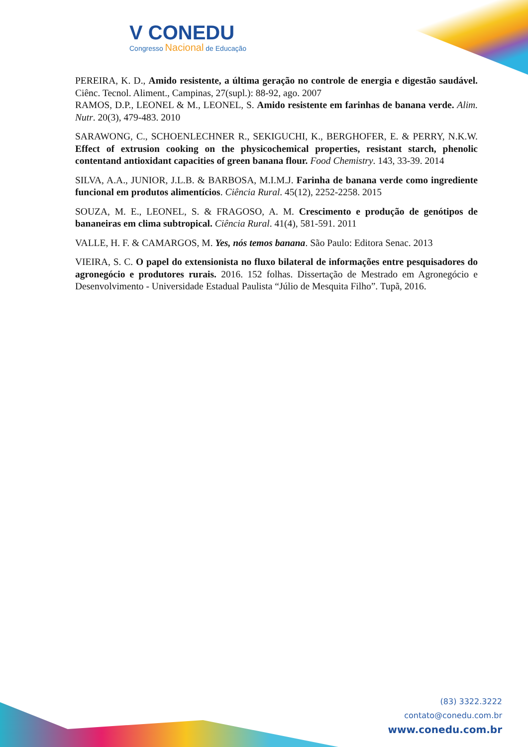V CONEDU
Congresso Nacional de Educação
PEREIRA, K. D., Amido resistente, a última geração no controle de energia e digestão saudável. Ciênc. Tecnol. Aliment., Campinas, 27(supl.): 88-92, ago. 2007
RAMOS, D.P., LEONEL & M., LEONEL, S. Amido resistente em farinhas de banana verde. Alim. Nutr. 20(3), 479-483. 2010
SARAWONG, C., SCHOENLECHNER R., SEKIGUCHI, K., BERGHOFER, E. & PERRY, N.K.W. Effect of extrusion cooking on the physicochemical properties, resistant starch, phenolic contentand antioxidant capacities of green banana flour. Food Chemistry. 143, 33-39. 2014
SILVA, A.A., JUNIOR, J.L.B. & BARBOSA, M.I.M.J. Farinha de banana verde como ingrediente funcional em produtos alimentícios. Ciência Rural. 45(12), 2252-2258. 2015
SOUZA, M. E., LEONEL, S. & FRAGOSO, A. M. Crescimento e produção de genótipos de bananeiras em clima subtropical. Ciência Rural. 41(4), 581-591. 2011
VALLE, H. F. & CAMARGOS, M. Yes, nós temos banana. São Paulo: Editora Senac. 2013
VIEIRA, S. C. O papel do extensionista no fluxo bilateral de informações entre pesquisadores do agronegócio e produtores rurais. 2016. 152 folhas. Dissertação de Mestrado em Agronegócio e Desenvolvimento - Universidade Estadual Paulista “Júlio de Mesquita Filho”. Tupã, 2016.
(83) 3322.3222
contato@conedu.com.br
www.conedu.com.br